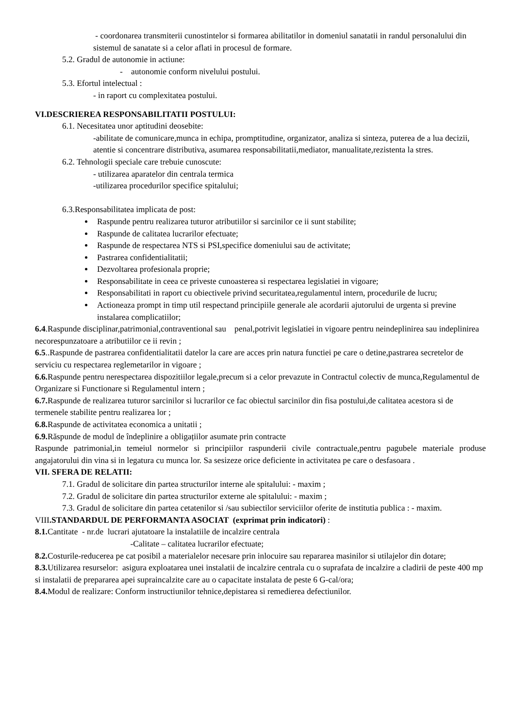- coordonarea transmiterii cunostintelor si formarea abilitatilor in domeniul sanatatii in randul personalului din sistemul de sanatate si a celor aflati in procesul de formare.
5.2. Gradul de autonomie in actiune:
- autonomie conform nivelului postului.
5.3. Efortul intelectual :
- in raport cu complexitatea postului.
VI.DESCRIEREA RESPONSABILITATII POSTULUI:
6.1. Necesitatea unor aptitudini deosebite:
-abilitate de comunicare,munca in echipa, promptitudine, organizator, analiza si sinteza, puterea de a lua decizii, atentie si concentrare distributiva, asumarea responsabilitatii,mediator, manualitate,rezistenta la stres.
6.2. Tehnologii speciale care trebuie cunoscute:
- utilizarea aparatelor din centrala termica
-utilizarea procedurilor specifice spitalului;
6.3.Responsabilitatea implicata de post:
Raspunde pentru realizarea tuturor atributiilor si sarcinilor ce ii sunt stabilite;
Raspunde de calitatea lucrarilor efectuate;
Raspunde de respectarea NTS si PSI,specifice domeniului sau de activitate;
Pastrarea confidentialitatii;
Dezvoltarea profesionala proprie;
Responsabilitate in ceea ce priveste cunoasterea si respectarea legislatiei in vigoare;
Responsabilitati in raport cu obiectivele privind securitatea,regulamentul intern, procedurile de lucru;
Actioneaza prompt in timp util respectand principiile generale ale acordarii ajutorului de urgenta si previne instalarea complicatiilor;
6.4.Raspunde disciplinar,patrimonial,contraventional sau penal,potrivit legislatiei in vigoare pentru neindeplinirea sau indeplinirea necorespunzatoare a atributiilor ce ii revin ;
6.5..Raspunde de pastrarea confidentialitatii datelor la care are acces prin natura functiei pe care o detine,pastrarea secretelor de serviciu cu respectarea reglemetarilor in vigoare ;
6.6. Raspunde pentru nerespectarea dispozitiilor legale,precum si a celor prevazute in Contractul colectiv de munca,Regulamentul de Organizare si Functionare si Regulamentul intern ;
6.7. Raspunde de realizarea tuturor sarcinilor si lucrarilor ce fac obiectul sarcinilor din fisa postului,de calitatea acestora si de termenele stabilite pentru realizarea lor ;
6.8. Raspunde de activitatea economica a unitatii ;
6.9. Răspunde de modul de îndeplinire a obligațiilor asumate prin contracte
Raspunde patrimonial,in temeiul normelor si principiilor raspunderii civile contractuale,pentru pagubele materiale produse angajatorului din vina si in legatura cu munca lor. Sa sesizeze orice deficiente in activitatea pe care o desfasoara .
VII. SFERA DE RELATII:
7.1. Gradul de solicitare din partea structurilor interne ale spitalului: - maxim ;
7.2. Gradul de solicitare din partea structurilor externe ale spitalului: - maxim ;
7.3. Gradul de solicitare din partea cetatenilor si /sau subiectilor serviciilor oferite de institutia publica : - maxim.
VIII.STANDARDUL DE PERFORMANTA ASOCIAT (exprimat prin indicatori) :
8.1. Cantitate - nr.de lucrari ajutatoare la instalatiile de incalzire centrala
-Calitate – calitatea lucrarilor efectuate;
8.2. Costurile-reducerea pe cat posibil a materialelor necesare prin inlocuire sau repararea masinilor si utilajelor din dotare;
8.3. Utilizarea resurselor: asigura exploatarea unei instalatii de incalzire centrala cu o suprafata de incalzire a cladirii de peste 400 mp si instalatii de prepararea apei supraincalzite care au o capacitate instalata de peste 6 G-cal/ora;
8.4. Modul de realizare: Conform instructiunilor tehnice,depistarea si remedierea defectiunilor.